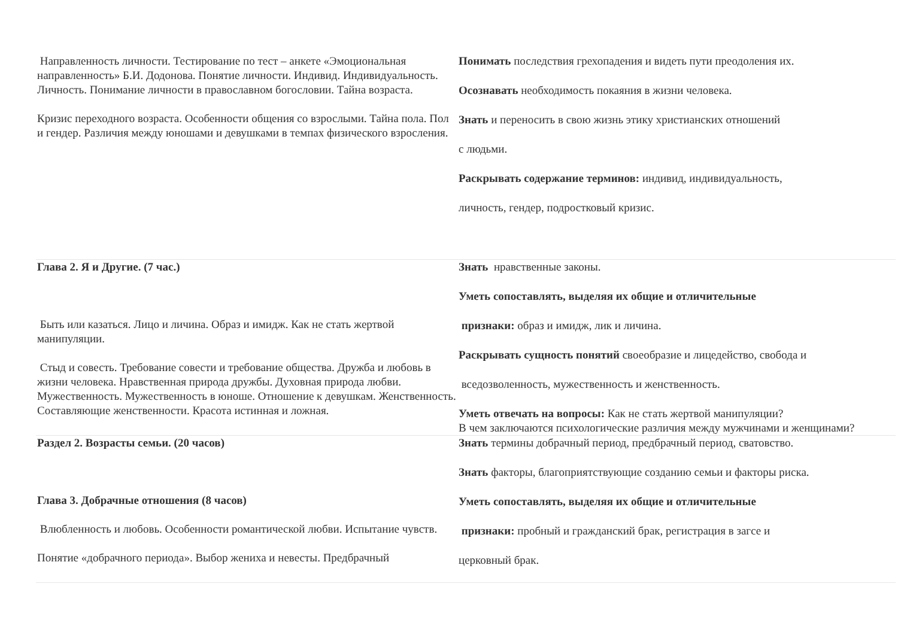| Направленность личности. Тестирование по тест – анкете «Эмоциональная направленность» Б.И. Додонова. Понятие личности. Индивид. Индивидуальность. Личность. Понимание личности в православном богословии. Тайна возраста. Кризис переходного возраста. Особенности общения со взрослыми. Тайна пола. Пол и гендер. Различия между юношами и девушками в темпах физического взросления. | Понимать последствия грехопадения и видеть пути преодоления их. Осознавать необходимость покаяния в жизни человека. Знать и переносить в свою жизнь этику христианских отношений с людьми. Раскрывать содержание терминов: индивид, индивидуальность, личность, гендер, подростковый кризис. |
| Глава 2. Я и Другие. (7 час.) Быть или казаться. Лицо и личина. Образ и имидж. Как не стать жертвой манипуляции. Стыд и совесть. Требование совести и требование общества. Дружба и любовь в жизни человека. Нравственная природа дружбы. Духовная природа любви. Мужественность. Мужественность в юноше. Отношение к девушкам. Женственность. Составляющие женственности. Красота истинная и ложная. | Знать нравственные законы. Уметь сопоставлять, выделяя их общие и отличительные признаки: образ и имидж, лик и личина. Раскрывать сущность понятий своеобразие и лицедейство, свобода и вседозволенность, мужественность и женственность. Уметь отвечать на вопросы: Как не стать жертвой манипуляции? В чем заключаются психологические различия между мужчинами и женщинами? |
| Раздел 2. Возрасты семьи. (20 часов) Глава 3. Добрачные отношения (8 часов) Влюбленность и любовь. Особенности романтической любви. Испытание чувств. Понятие «добрачного периода». Выбор жениха и невесты. Предбрачный | Знать термины добрачный период, предбрачный период, сватовство. Знать факторы, благоприятствующие созданию семьи и факторы риска. Уметь сопоставлять, выделяя их общие и отличительные признаки: пробный и гражданский брак, регистрация в загсе и церковный брак. |